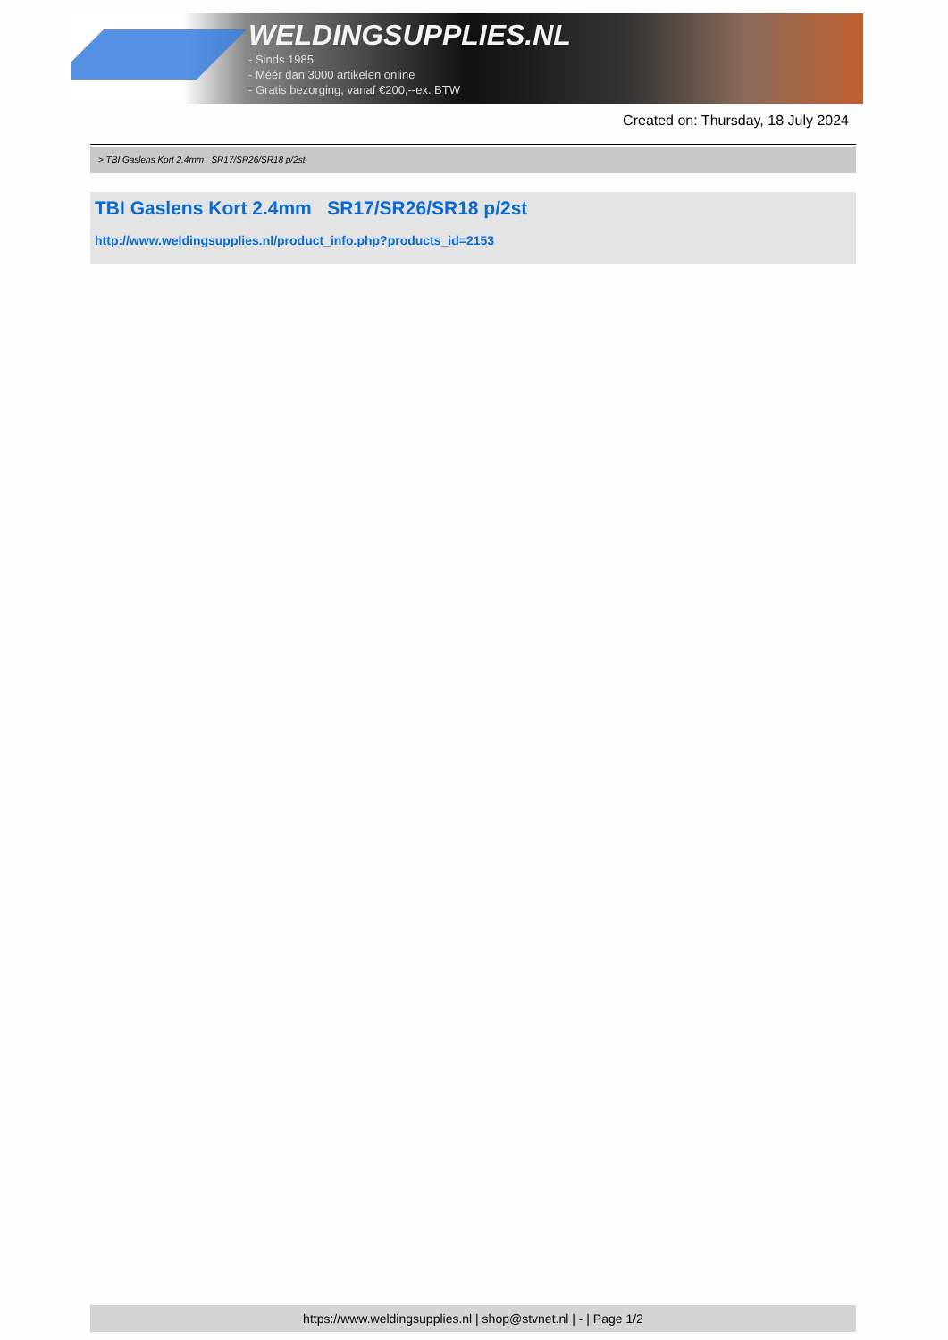WELDINGSUPPLIES.NL
- Sinds 1985
- Méér dan 3000 artikelen online
- Gratis bezorging, vanaf €200,--ex. BTW
Created on: Thursday, 18 July 2024
> TBI Gaslens Kort 2.4mm SR17/SR26/SR18 p/2st
TBI Gaslens Kort 2.4mm SR17/SR26/SR18 p/2st
http://www.weldingsupplies.nl/product_info.php?products_id=2153
https://www.weldingsupplies.nl | shop@stvnet.nl | - | Page 1/2